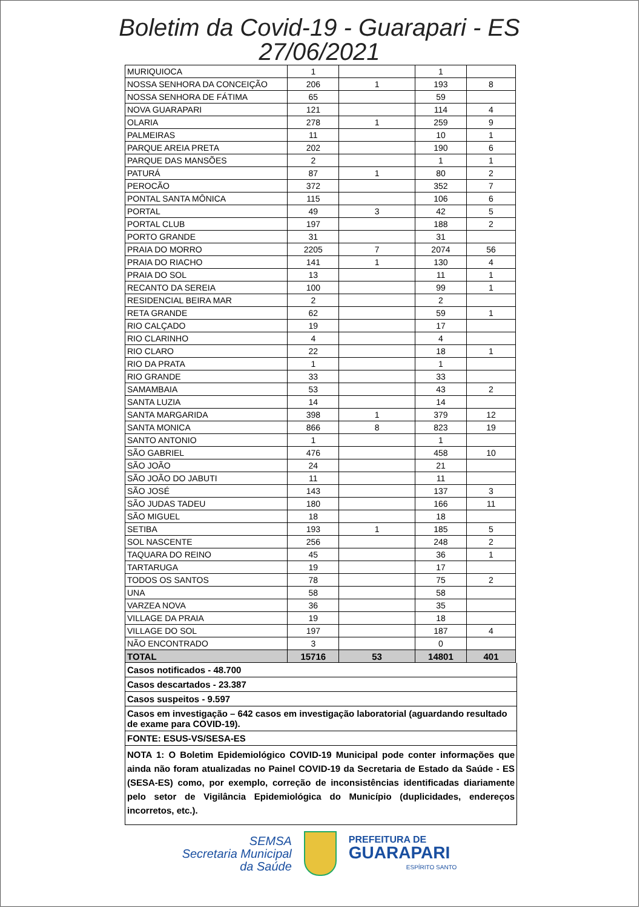Boletim da Covid-19 - Guarapari - ES
27/06/2021
| MURIQUIOCA | 1 | | 1 | |
| NOSSA SENHORA DA CONCEIÇÃO | 206 | 1 | 193 | 8 |
| NOSSA SENHORA DE FÁTIMA | 65 | | 59 | |
| NOVA GUARAPARI | 121 | | 114 | 4 |
| OLARIA | 278 | 1 | 259 | 9 |
| PALMEIRAS | 11 | | 10 | 1 |
| PARQUE AREIA PRETA | 202 | | 190 | 6 |
| PARQUE DAS MANSÕES | 2 | | 1 | 1 |
| PATURÁ | 87 | 1 | 80 | 2 |
| PEROCÃO | 372 | | 352 | 7 |
| PONTAL SANTA MÔNICA | 115 | | 106 | 6 |
| PORTAL | 49 | 3 | 42 | 5 |
| PORTAL CLUB | 197 | | 188 | 2 |
| PORTO GRANDE | 31 | | 31 | |
| PRAIA DO MORRO | 2205 | 7 | 2074 | 56 |
| PRAIA DO RIACHO | 141 | 1 | 130 | 4 |
| PRAIA DO SOL | 13 | | 11 | 1 |
| RECANTO DA SEREIA | 100 | | 99 | 1 |
| RESIDENCIAL BEIRA MAR | 2 | | 2 | |
| RETA GRANDE | 62 | | 59 | 1 |
| RIO CALÇADO | 19 | | 17 | |
| RIO CLARINHO | 4 | | 4 | |
| RIO CLARO | 22 | | 18 | 1 |
| RIO DA PRATA | 1 | | 1 | |
| RIO GRANDE | 33 | | 33 | |
| SAMAMBAIA | 53 | | 43 | 2 |
| SANTA LUZIA | 14 | | 14 | |
| SANTA MARGARIDA | 398 | 1 | 379 | 12 |
| SANTA MONICA | 866 | 8 | 823 | 19 |
| SANTO ANTONIO | 1 | | 1 | |
| SÃO GABRIEL | 476 | | 458 | 10 |
| SÃO JOÃO | 24 | | 21 | |
| SÃO JOÃO DO JABUTI | 11 | | 11 | |
| SÃO JOSÉ | 143 | | 137 | 3 |
| SÃO JUDAS TADEU | 180 | | 166 | 11 |
| SÃO MIGUEL | 18 | | 18 | |
| SETIBA | 193 | 1 | 185 | 5 |
| SOL NASCENTE | 256 | | 248 | 2 |
| TAQUARA DO REINO | 45 | | 36 | 1 |
| TARTARUGA | 19 | | 17 | |
| TODOS OS SANTOS | 78 | | 75 | 2 |
| UNA | 58 | | 58 | |
| VARZEA NOVA | 36 | | 35 | |
| VILLAGE DA PRAIA | 19 | | 18 | |
| VILLAGE DO SOL | 197 | | 187 | 4 |
| NÃO ENCONTRADO | 3 | | 0 | |
| TOTAL | 15716 | 53 | 14801 | 401 |
Casos notificados - 48.700
Casos descartados - 23.387
Casos suspeitos - 9.597
Casos em investigação – 642 casos em investigação laboratorial (aguardando resultado de exame para COVID-19).
FONTE: ESUS-VS/SESA-ES
NOTA 1: O Boletim Epidemiológico COVID-19 Municipal pode conter informações que ainda não foram atualizadas no Painel COVID-19 da Secretaria de Estado da Saúde - ES (SESA-ES) como, por exemplo, correção de inconsistências identificadas diariamente pelo setor de Vigilância Epidemiológica do Município (duplicidades, endereços incorretos, etc.).
SEMSA
Secretaria Municipal
da Saúde
PREFEITURA DE
GUARAPARI
ESPÍRITO SANTO